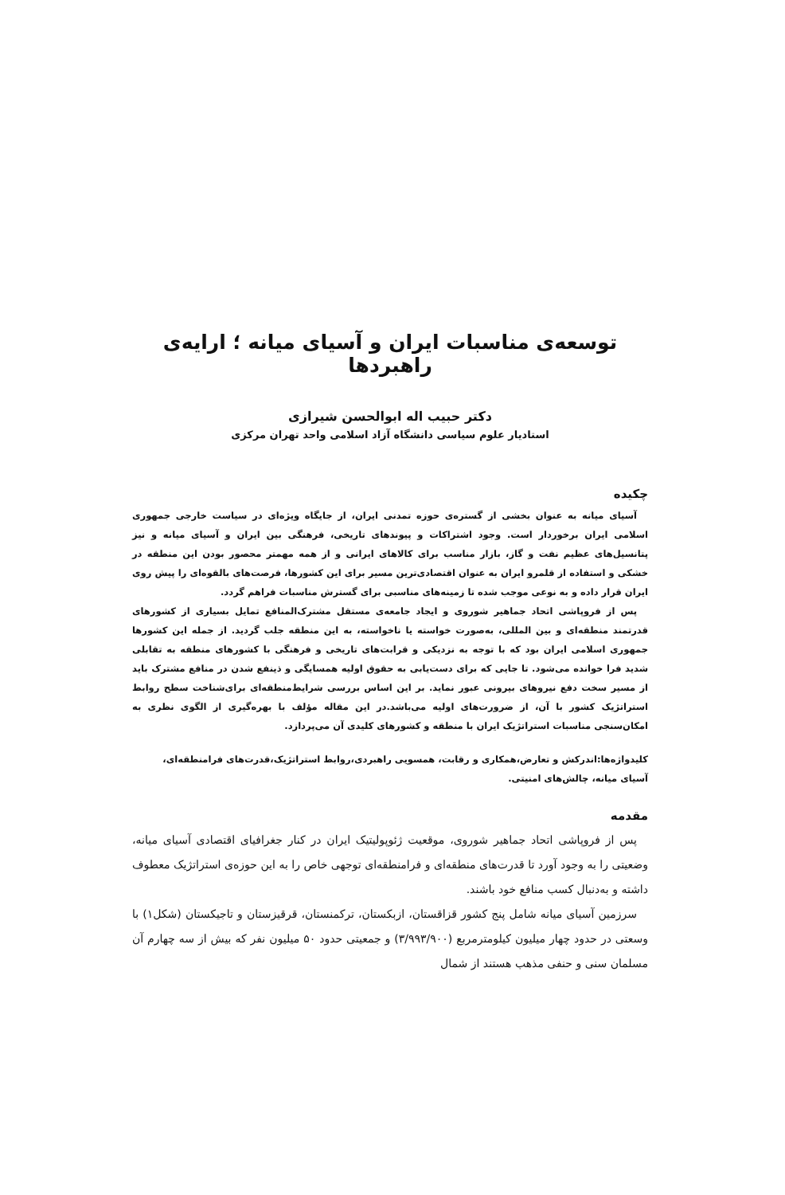توسعه‌ی مناسبات ایران و آسیای میانه ؛ ارایه‌ی راهبردها
دکتر حبیب اله ابوالحسن شیرازی
استادیار علوم سیاسی دانشگاه آزاد اسلامی واحد تهران مرکزی
چکیده
آسیای میانه به عنوان بخشی از گستره‌ی حوزه تمدنی ایران، از جایگاه ویژه‌ای در سیاست خارجی جمهوری اسلامی ایران برخوردار است. وجود اشتراکات و پیوندهای تاریخی، فرهنگی بین ایران و آسیای میانه و نیز پتانسیل‌های عظیم نفت و گاز، بازار مناسب برای کالاهای ایرانی و از همه مهمتر محصور بودن این منطقه در خشکی و استفاده از قلمرو ایران به عنوان اقتصادی‌ترین مسیر برای این کشورها، فرصت‌های بالقوه‌ای را پیش روی ایران قرار داده و به نوعی موجب شده تا زمینه‌های مناسبی برای گسترش مناسبات فراهم گردد.
پس از فروپاشی اتحاد جماهیر شوروی و ایجاد جامعه‌ی مستقل مشترک‌المنافع تمایل بسیاری از کشورهای قدرتمند منطقه‌ای و بین المللی، به‌صورت خواسته یا ناخواسته، به این منطقه جلب گردید. از جمله این کشورها جمهوری اسلامی ایران بود که با توجه به نزدیکی و قرابت‌های تاریخی و فرهنگی با کشورهای منطقه به تقابلی شدید فرا خوانده می‌شود. تا جایی که برای دست‌یابی به حقوق اولیه همسایگی و ذینفع شدن در منافع مشترک باید از مسیر سخت دفع نیروهای بیرونی عبور نماید. بر این اساس بررسی شرایط‌منطقه‌ای برای‌شناخت سطح روابط استراتژیک کشور با آن، از ضرورت‌های اولیه می‌باشد.در این مقاله مؤلف با بهره‌گیری از الگوی نظری به امکان‌سنجی مناسبات استراتژیک ایران با منطقه و کشورهای کلیدی آن می‌پردازد.
کلیدواژه‌ها:اندرکش و تعارض،همکاری و رقابت، همسویی راهبردی،روابط استراتژیک،قدرت‌های فرامنطقه‌ای، آسیای میانه، چالش‌های امنیتی.
مقدمه
پس از فروپاشی اتحاد جماهیر شوروی، موقعیت ژئوپولیتیک ایران در کنار جغرافیای اقتصادی آسیای میانه، وضعیتی را به وجود آورد تا قدرت‌های منطقه‌ای و فرامنطقه‌ای توجهی خاص را به این حوزه‌ی استراتژیک معطوف داشته و به‌دنبال کسب منافع خود باشند.
سرزمین آسیای میانه شامل پنج کشور قزاقستان، ازبکستان، ترکمنستان، قرقیزستان و تاجیکستان (شکل۱) با وسعتی در حدود چهار میلیون کیلومترمربع (۳/۹۹۳/۹۰۰) و جمعیتی حدود ۵۰ میلیون نفر که بیش از سه چهارم آن مسلمان سنی و حنفی مذهب هستند از شمال